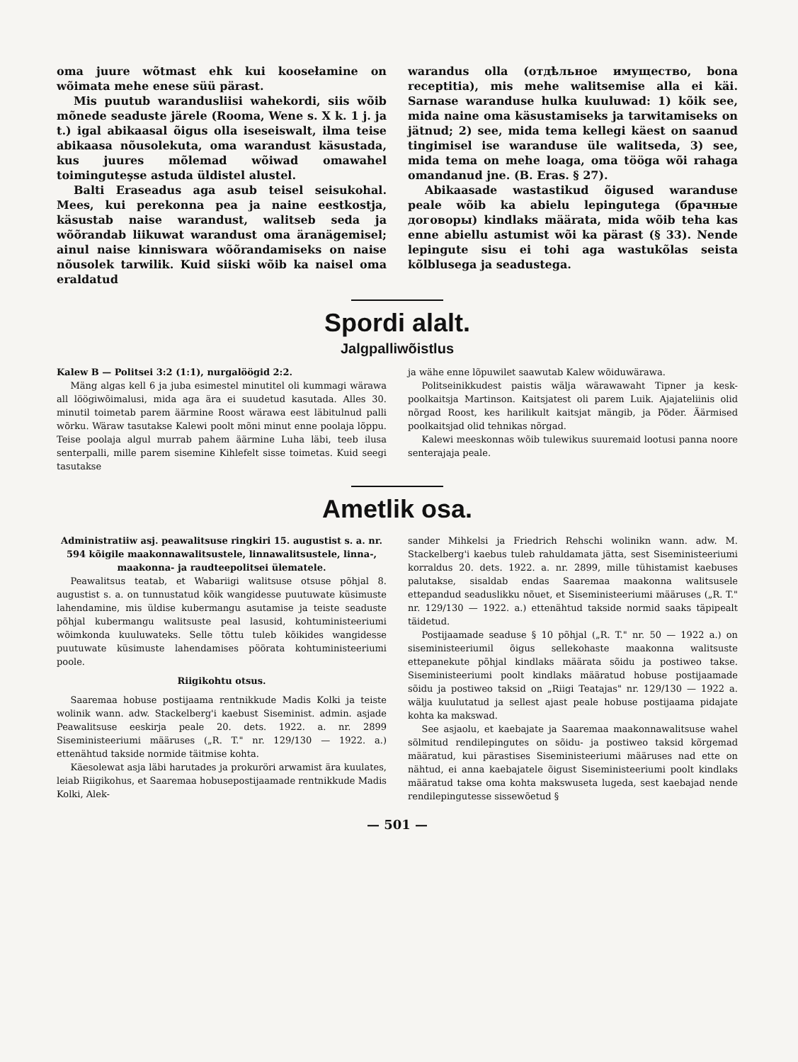oma juure wõtmast ehk kui koosełamine on wõimata mehe enese süü pärast.
Mis puutub warandusliisi wahekordi, siis wõib mõnede seaduste järele (Rooma, Wene s. X k. 1 j. ja t.) igal abikaasal õigus olla iseseiswalt, ilma teise abikaasa nõusolekuta, oma warandust käsustada, kus juures mõlemad wõiwad omawahel toiminguteşse astuda üldistel alustel.
Balti Eraseadus aga asub teisel seisukohal. Mees, kui perekonna pea ja naine eestkostja, käsustab naise warandust, walitseb seda ja wõõrandab liikuwat warandust oma äranägemisel; ainul naise kinniswara wõõrandamiseks on naise nõusolek tarwilik. Kuid siiski wõib ka naisel oma eraldatud
warandus olla (отдѣльное имущество, bona receptitia), mis mehe walitsemise alla ei käi. Sarnase waranduse hulka kuuluwad: 1) kõik see, mida naine oma käsustamiseks ja tarwitamiseks on jätnud; 2) see, mida tema kellegi käest on saanud tingimisel ise waranduse üle walitseda, 3) see, mida tema on mehe loaga, oma tööga wõi rahaga omandanud jne. (B. Eras. § 27).
Abikaasade wastastikud õigused waranduse peale wõib ka abielu lepingutega (брачные договоры) kindlaks määrata, mida wõib teha kas enne abiellu astumist wõi ka pärast (§ 33). Nende lepingute sisu ei tohi aga wastukõlas seista kõlblusega ja seadustega.
Spordi alalt.
Jalgpalliwõistlus
Kalew B — Politsei 3:2 (1:1), nurgalöögid 2:2.
Mäng algas kell 6 ja juba esimestel minutitel oli kummagi wärawa all löögiwõimalusi, mida aga ära ei suudetud kasutada. Alles 30. minutil toimetab parem äärmine Roost wärawa eest läbitulnud palli wõrku. Wäraw tasutakse Kalewi poolt mõni minut enne poolaja lõppu. Teise poolaja algul murrab pahem äärmine Luha läbi, teeb ilusa senterpalli, mille parem sisemine Kihlefelt sisse toimetas. Kuid seegi tasutakse
ja wähe enne lõpuwilet saawutab Kalew wõiduwärawa.
Politseinikkudest paistis wälja wärawawaht Tipner ja kesk-poolkaitsja Martinson. Kaitsjatest oli parem Luik. Ajajateliinis olid nõrgad Roost, kes harilikult kaitsjat mängib, ja Põder. Äärmised poolkaitsjad olid tehnikas nõrgad.
Kalewi meeskonnas wõib tulewikus suuremaid lootusi panna noore senterajaja peale.
Ametlik osa.
Administratiiw asj. peawalitsuse ringkiri 15. augustist s. a. nr. 594 kõigile maakonnawalitsustele, linnawalitsustele, linna-, maakonna- ja raudteepolitsei ülematele.
Peawalitsus teatab, et Wabariigi walitsuse otsuse põhjal 8. augustist s. a. on tunnustatud kõik wangidesse puutuwate küsimuste lahendamine, mis üldise kubermangu asutamise ja teiste seaduste põhjal kubermangu walitsuste peal lasusid, kohtuministeeriumi wõimkonda kuuluwateks. Selle tõttu tuleb kõikides wangidesse puutuwate küsimuste lahendamises pöörata kohtuministeeriumi poole.
Riigikohtu otsus.
Saaremaa hobuse postijaama rentnikkude Madis Kolki ja teiste wolinik wann. adw. Stackelberg'i kaebust Siseminist. admin. asjade Peawalitsuse eeskirja peale 20. dets. 1922. a. nr. 2899 Siseministeeriumi määruses („R. T." nr. 129/130 — 1922. a.) ettenähtud takside normide täitmise kohta.
Käesolewat asja läbi harutades ja prokuröri arwamist ära kuulates, leiab Riigikohus, et Saaremaa hobusepostijaamade rentnikkude Madis Kolki, Alek-
sander Mihkelsi ja Friedrich Rehschi wolinikn wann. adw. M. Stackelberg'i kaebus tuleb rahuldamata jätta, sest Siseministeeriumi korraldus 20. dets. 1922. a. nr. 2899, mille tühistamist kaebuses palutakse, sisaldab endas Saaremaa maakonna walitsusele ettepandud seaduslikku nõuet, et Siseministeeriumi määruses („R. T." nr. 129/130 — 1922. a.) ettenähtud takside normid saaks täpipealt täidetud.
Postijaamade seaduse § 10 põhjal („R. T." nr. 50 — 1922 a.) on siseministeeriumil õigus sellekohaste maakonna walitsuste ettepanekute põhjal kindlaks määrata sõidu ja postiweo takse. Siseministeeriumi poolt kindlaks määratud hobuse postijaamade sõidu ja postiweo taksid on „Riigi Teatajas" nr. 129/130 — 1922 a. wälja kuulutatud ja sellest ajast peale hobuse postijaama pidajate kohta ka makswad.
See asjaolu, et kaebajate ja Saaremaa maakonnawalitsuse wahel sõlmitud rendilepingutes on sõidu- ja postiweo taksid kõrgemad määratud, kui pärastises Siseministeeriumi määruses nad ette on nähtud, ei anna kaebajatele õigust Siseministeeriumi poolt kindlaks määratud takse oma kohta makswuseta lugeda, sest kaebajad nende rendilepingutesse sissewõetud §
— 501 —